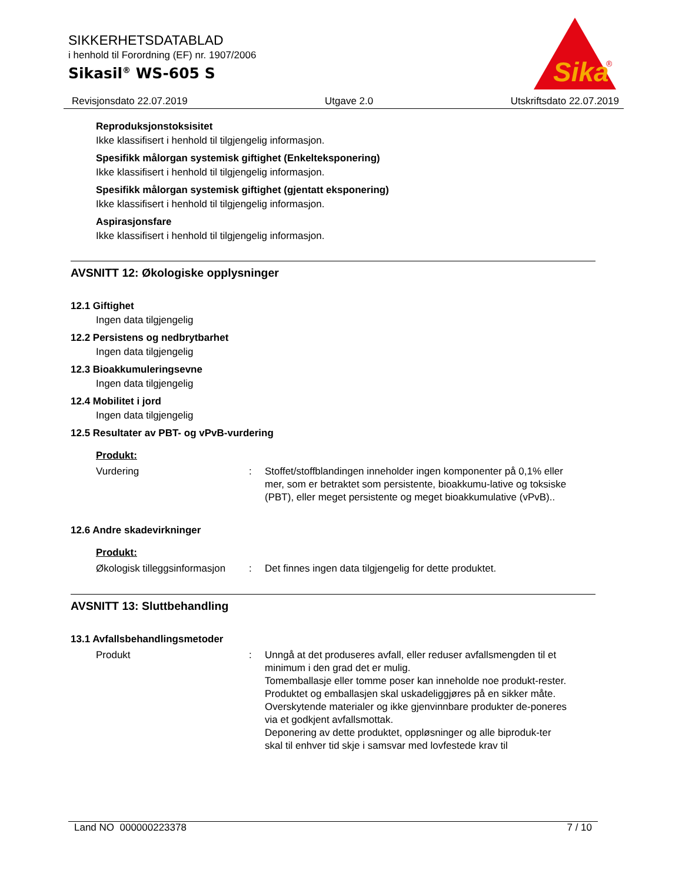SIKKERHETSDATABLAD
i henhold til Forordning (EF) nr. 1907/2006
Sikasil<sup>®</sup> WS-605 S
Sika
®
Revisjonsdato 22.07.2019 Utgave 2.0 Utskriftsdato 22.07.2019
Reproduksjonstoksisitet
Ikke klassifisert i henhold til tilgjengelig informasjon.
Spesifikk målorgan systemisk giftighet (Enkelteksponering)
Ikke klassifisert i henhold til tilgjengelig informasjon.
Spesifikk målorgan systemisk giftighet (gjentatt eksponering)
Ikke klassifisert i henhold til tilgjengelig informasjon.
Aspirasjonsfare
Ikke klassifisert i henhold til tilgjengelig informasjon.
AVSNITT 12: Økologiske opplysninger
12.1 Giftighet
Ingen data tilgjengelig
12.2 Persistens og nedbrytbarhet
Ingen data tilgjengelig
12.3 Bioakkumuleringsevne
Ingen data tilgjengelig
12.4 Mobilitet i jord
Ingen data tilgjengelig
12.5 Resultater av PBT- og vPvB-vurdering
Produkt:
Vurdering: Stoffet/stoffblandingen inneholder ingen komponenter på 0,1% eller mer, som er betraktet som persistente, bioakkumu-lative og toksiske (PBT), eller meget persistente og meget bioakkumulative (vPvB)..
12.6 Andre skadevirkninger
Produkt:
Økologisk tilleggsinformasjon: Det finnes ingen data tilgjengelig for dette produktet.
AVSNITT 13: Sluttbehandling
13.1 Avfallsbehandlingsmetoder
Produkt: Unngå at det produseres avfall, eller reduser avfallsmengden til et minimum i den grad det er mulig.
Tomemballasje eller tomme poser kan inneholde noe produkt-rester.
Produktet og emballasjen skal uskadeliggjøres på en sikker måte.
Overskytende materialer og ikke gjenvinnbare produkter de-poneres via et godkjent avfallsmottak.
Deponering av dette produktet, oppløsninger og alle biproduk-ter skal til enhver tid skje i samsvar med lovfestede krav til
Land NO 000000223378 7 / 10